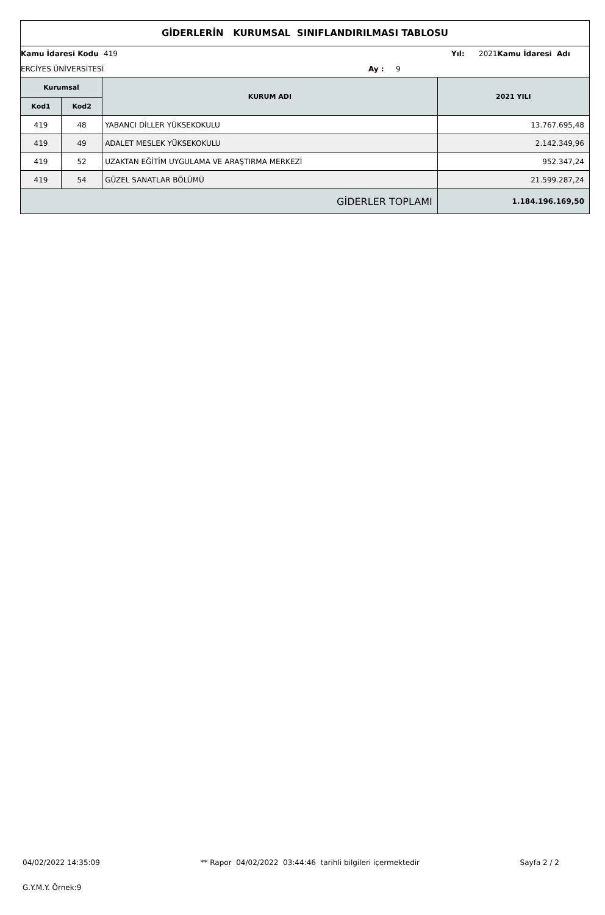GİDERLERİN KURUMSAL SINIFLANDIRILMASI TABLOSU
Kamu İdaresi Kodu
419
Yıl:
2021
Kamu İdaresi Adı
ERCİYES ÜNİVERSİTESİ
Ay :
9
| Kurumsal | | KURUM ADI | 2021 YILI |
| --- | --- | --- | --- |
| Kod1 | Kod2 | | |
| 419 | 48 | YABANCI DİLLER YÜKSEKOKULU | 13.767.695,48 |
| 419 | 49 | ADALET MESLEK YÜKSEKOKULU | 2.142.349,96 |
| 419 | 52 | UZAKTAN EĞİTİM UYGULAMA VE ARAŞTIRMA MERKEZİ | 952.347,24 |
| 419 | 54 | GÜZEL SANATLAR BÖLÜMÜ | 21.599.287,24 |
| GİDERLER TOPLAMI | | | 1.184.196.169,50 |
04/02/2022 14:35:09 ** Rapor 04/02/2022 03:44:46 tarihli bilgileri içermektedir Sayfa 2 / 2
G.Y.M.Y. Örnek:9